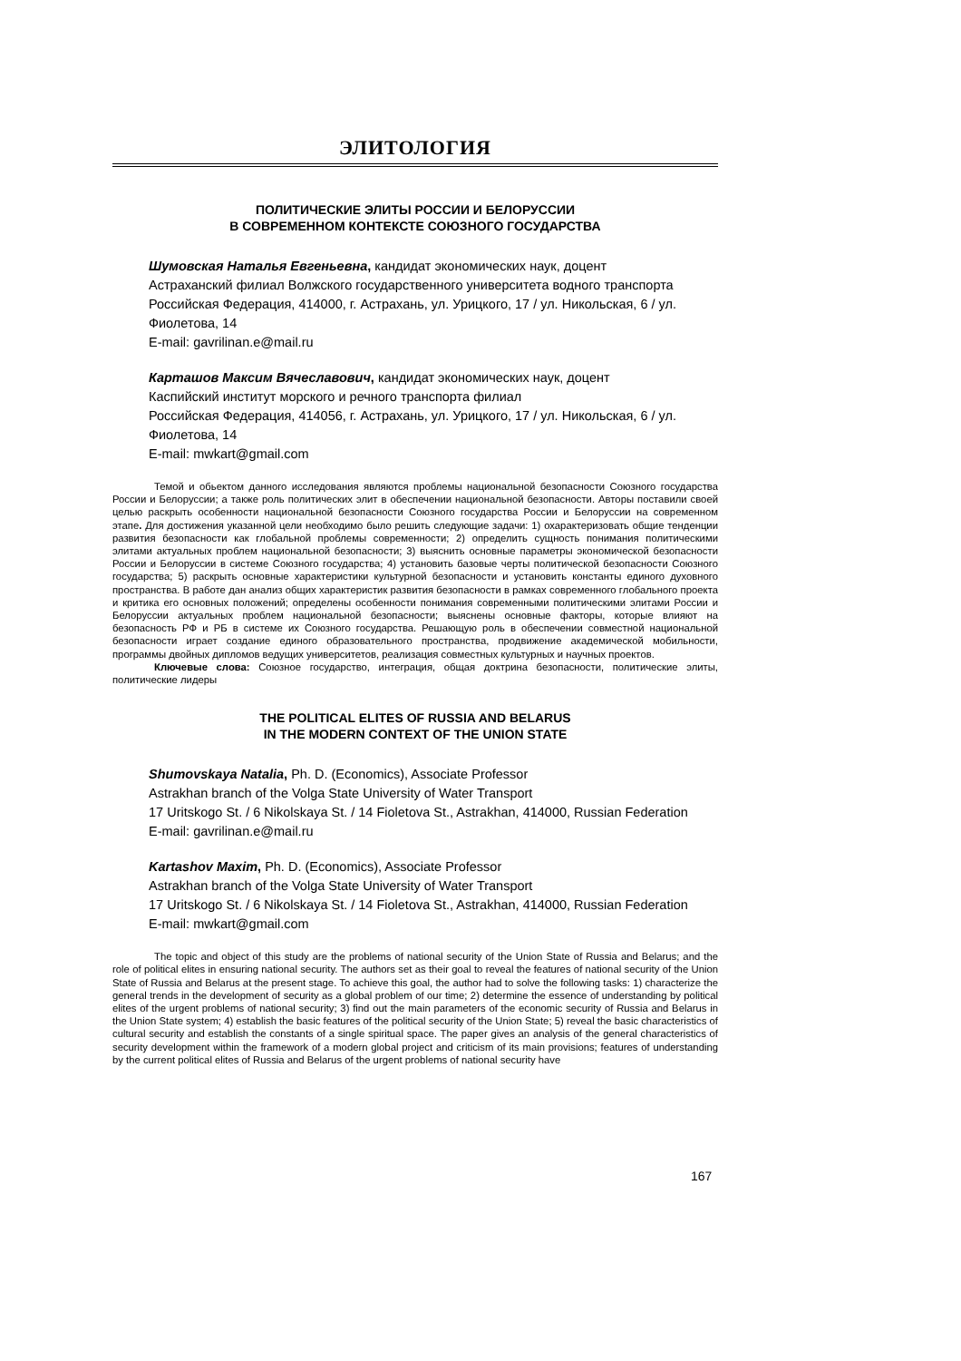ЭЛИТОЛОГИЯ
ПОЛИТИЧЕСКИЕ ЭЛИТЫ РОССИИ И БЕЛОРУССИИ
В СОВРЕМЕННОМ КОНТЕКСТЕ СОЮЗНОГО ГОСУДАРСТВА
Шумовская Наталья Евгеньевна, кандидат экономических наук, доцент
Астраханский филиал Волжского государственного университета водного транспорта
Российская Федерация, 414000, г. Астрахань, ул. Урицкого, 17 / ул. Никольская, 6 / ул. Фиолетова, 14
E-mail: gavrilinan.e@mail.ru
Карташов Максим Вячеславович, кандидат экономических наук, доцент
Каспийский институт морского и речного транспорта филиал
Российская Федерация, 414056, г. Астрахань, ул. Урицкого, 17 / ул. Никольская, 6 / ул. Фиолетова, 14
E-mail: mwkart@gmail.com
Темой и обьектом данного исследования являются проблемы национальной безопасности Союзного государства России и Белоруссии; а также роль политических элит в обеспечении национальной безопасности. Авторы поставили своей целью раскрыть особенности национальной безопасности Союзного государства России и Белоруссии на современном этапе. Для достижения указанной цели необходимо было решить следующие задачи: 1) охарактеризовать общие тенденции развития безопасности как глобальной проблемы современности; 2) определить сущность понимания политическими элитами актуальных проблем национальной безопасности; 3) выяснить основные параметры экономической безопасности России и Белоруссии в системе Союзного государства; 4) установить базовые черты политической безопасности Союзного государства; 5) раскрыть основные характеристики культурной безопасности и установить константы единого духовного пространства. В работе дан анализ общих характеристик развития безопасности в рамках современного глобального проекта и критика его основных положений; определены особенности понимания современными политическими элитами России и Белоруссии актуальных проблем национальной безопасности; выяснены основные факторы, которые влияют на безопасность РФ и РБ в системе их Союзного государства. Решающую роль в обеспечении совместной национальной безопасности играет создание единого образовательного пространства, продвижение академической мобильности, программы двойных дипломов ведущих университетов, реализация совместных культурных и научных проектов.
Ключевые слова: Союзное государство, интеграция, общая доктрина безопасности, политические элиты, политические лидеры
THE POLITICAL ELITES OF RUSSIA AND BELARUS
IN THE MODERN CONTEXT OF THE UNION STATE
Shumovskaya Natalia, Ph. D. (Economics), Associate Professor
Astrakhan branch of the Volga State University of Water Transport
17 Uritskogo St. / 6 Nikolskaya St. / 14 Fioletova St., Astrakhan, 414000, Russian Federation
E-mail: gavrilinan.e@mail.ru
Kartashov Maxim, Ph. D. (Economics), Associate Professor
Astrakhan branch of the Volga State University of Water Transport
17 Uritskogo St. / 6 Nikolskaya St. / 14 Fioletova St., Astrakhan, 414000, Russian Federation
E-mail: mwkart@gmail.com
The topic and object of this study are the problems of national security of the Union State of Russia and Belarus; and the role of political elites in ensuring national security. The authors set as their goal to reveal the features of national security of the Union State of Russia and Belarus at the present stage. To achieve this goal, the author had to solve the following tasks: 1) characterize the general trends in the development of security as a global problem of our time; 2) determine the essence of understanding by political elites of the urgent problems of national security; 3) find out the main parameters of the economic security of Russia and Belarus in the Union State system; 4) establish the basic features of the political security of the Union State; 5) reveal the basic characteristics of cultural security and establish the constants of a single spiritual space. The paper gives an analysis of the general characteristics of security development within the framework of a modern global project and criticism of its main provisions; features of understanding by the current political elites of Russia and Belarus of the urgent problems of national security have
167